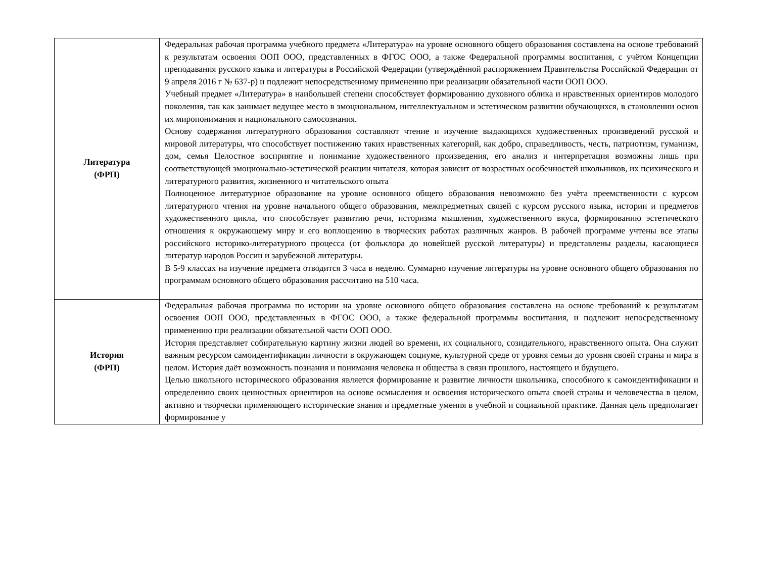| Литература (ФРП) | Федеральная рабочая программа учебного предмета «Литература» на уровне основного общего образования составлена на основе требований к результатам освоения ООП ООО, представленных в ФГОС ООО, а также Федеральной программы воспитания, с учётом Концепции преподавания русского языка и литературы в Российской Федерации (утверждённой распоряжением Правительства Российской Федерации от 9 апреля 2016 г № 637-р) и подлежит непосредственному применению при реализации обязательной части ООП ООО. Учебный предмет «Литература» в наибольшей степени способствует формированию духовного облика и нравственных ориентиров молодого поколения, так как занимает ведущее место в эмоциональном, интеллектуальном и эстетическом развитии обучающихся, в становлении основ их миропонимания и национального самосознания. Основу содержания литературного образования составляют чтение и изучение выдающихся художественных произведений русской и мировой литературы, что способствует постижению таких нравственных категорий, как добро, справедливость, честь, патриотизм, гуманизм, дом, семья Целостное восприятие и понимание художественного произведения, его анализ и интерпретация возможны лишь при соответствующей эмоционально-эстетической реакции читателя, которая зависит от возрастных особенностей школьников, их психического и литературного развития, жизненного и читательского опыта Полноценное литературное образование на уровне основного общего образования невозможно без учёта преемственности с курсом литературного чтения на уровне начального общего образования, межпредметных связей с курсом русского языка, истории и предметов художественного цикла, что способствует развитию речи, историзма мышления, художественного вкуса, формированию эстетического отношения к окружающему миру и его воплощению в творческих работах различных жанров. В рабочей программе учтены все этапы российского историко-литературного процесса (от фольклора до новейшей русской литературы) и представлены разделы, касающиеся литератур народов России и зарубежной литературы. В 5-9 классах на изучение предмета отводится 3 часа в неделю. Суммарно изучение литературы на уровне основного общего образования по программам основного общего образования рассчитано на 510 часа. |
| История (ФРП) | Федеральная рабочая программа по истории на уровне основного общего образования составлена на основе требований к результатам освоения ООП ООО, представленных в ФГОС ООО, а также федеральной программы воспитания, и подлежит непосредственному применению при реализации обязательной части ООП ООО. История представляет собирательную картину жизни людей во времени, их социального, созидательного, нравственного опыта. Она служит важным ресурсом самоидентификации личности в окружающем социуме, культурной среде от уровня семьи до уровня своей страны и мира в целом. История даёт возможность познания и понимания человека и общества в связи прошлого, настоящего и будущего. Целью школьного исторического образования является формирование и развитие личности школьника, способного к самоидентификации и определению своих ценностных ориентиров на основе осмысления и освоения исторического опыта своей страны и человечества в целом, активно и творчески применяющего исторические знания и предметные умения в учебной и социальной практике. Данная цель предполагает формирование у |